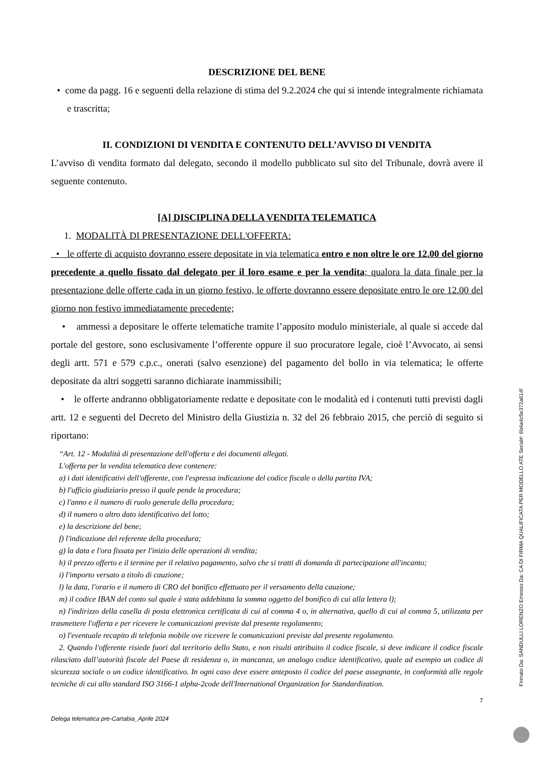DESCRIZIONE DEL BENE
• come da pagg. 16 e seguenti della relazione di stima del 9.2.2024 che qui si intende integralmente richiamata e trascritta;
II. CONDIZIONI DI VENDITA E CONTENUTO DELL’AVVISO DI VENDITA
L’avviso di vendita formato dal delegato, secondo il modello pubblicato sul sito del Tribunale, dovrà avere il seguente contenuto.
[A] DISCIPLINA DELLA VENDITA TELEMATICA
1. MODALITÀ DI PRESENTAZIONE DELL'OFFERTA:
• le offerte di acquisto dovranno essere depositate in via telematica entro e non oltre le ore 12.00 del giorno precedente a quello fissato dal delegato per il loro esame e per la vendita; qualora la data finale per la presentazione delle offerte cada in un giorno festivo, le offerte dovranno essere depositate entro le ore 12.00 del giorno non festivo immediatamente precedente;
• ammessi a depositare le offerte telematiche tramite l’apposito modulo ministeriale, al quale si accede dal portale del gestore, sono esclusivamente l’offerente oppure il suo procuratore legale, cioè l’Avvocato, ai sensi degli artt. 571 e 579 c.p.c., onerati (salvo esenzione) del pagamento del bollo in via telematica; le offerte depositate da altri soggetti saranno dichiarate inammissibili;
• le offerte andranno obbligatoriamente redatte e depositate con le modalità ed i contenuti tutti previsti dagli artt. 12 e seguenti del Decreto del Ministro della Giustizia n. 32 del 26 febbraio 2015, che perciò di seguito si riportano:
“Art. 12 - Modalità di presentazione dell'offerta e dei documenti allegati.
L'offerta per la vendita telematica deve contenere:
a) i dati identificativi dell'offerente, con l'espressa indicazione del codice fiscale o della partita IVA;
b) l'ufficio giudiziario presso il quale pende la procedura;
c) l'anno e il numero di ruolo generale della procedura;
d) il numero o altro dato identificativo del lotto;
e) la descrizione del bene;
f) l'indicazione del referente della procedura;
g) la data e l'ora fissata per l'inizio delle operazioni di vendita;
h) il prezzo offerto e il termine per il relativo pagamento, salvo che si tratti di domanda di partecipazione all'incanto;
i) l'importo versato a titolo di cauzione;
l) la data, l'orario e il numero di CRO del bonifico effettuato per il versamento della cauzione;
m) il codice IBAN del conto sul quale è stata addebitata la somma oggetto del bonifico di cui alla lettera l);
n) l'indirizzo della casella di posta elettronica certificata di cui al comma 4 o, in alternativa, quello di cui al comma 5, utilizzata per trasmettere l'offerta e per ricevere le comunicazioni previste dal presente regolamento;
o) l'eventuale recapito di telefonia mobile ove ricevere le comunicazioni previste dal presente regolamento.
2. Quando l'offerente risiede fuori dal territorio dello Stato, e non risulti attribuito il codice fiscale, si deve indicare il codice fiscale rilasciato dall’autorità fiscale del Paese di residenza o, in mancanza, un analogo codice identificativo, quale ad esempio un codice di sicurezza sociale o un codice identificativo. In ogni caso deve essere anteposto il codice del paese assegnante, in conformità alle regole tecniche di cui allo standard ISO 3166-1 alpha-2code dell'International Organization for Standardization.
7
Delega telematica pre-Cartabia_Aprile 2024
Firmato Da: SANDULLI LORENZO Emesso Da: CA DI FIRMA QUALIFICATA PER MODELLO ATE Serial#: 6b4a4c5e372a614f